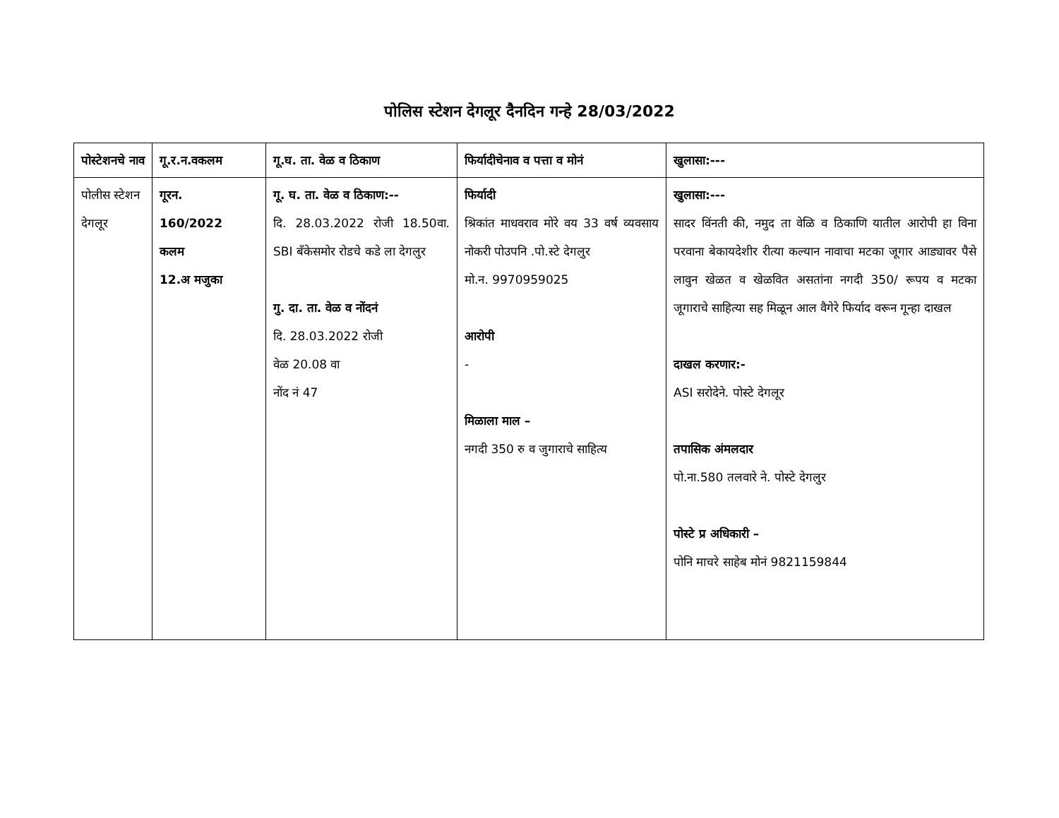पोलिस स्टेशन देगलूर दैनदिन गन्हे 28/03/2022
| पोस्टेशनचे नाव | गू.र.न.वकलम | गू.घ. ता. वेळ व ठिकाण | फिर्यादीचेनाव व पत्ता व मोनं | खुलासा:--- |
| --- | --- | --- | --- | --- |
| पोलीस स्टेशन देगलूर | गूरन. 160/2022 कलम 12.अ मजुका | गू. घ. ता. वेळ व ठिकाण:-- दि. 28.03.2022 रोजी 18.50वा. SBI बँकेसमोर रोडचे कडे ला देगलुर गु. दा. ता. वेळ व नोंदनं दि. 28.03.2022 रोजी वेळ 20.08 वा नोंद नं 47 | फिर्यादी श्रिकांत माधवराव मोरे वय 33 वर्ष व्यवसाय नोकरी पोउपनि .पो.स्टे देगलुर मो.न. 9970959025 आरोपी - मिळाला माल – नगदी 350 रु व जुगाराचे साहित्य | खुलासा:--- सादर विंनती की, नमुद ता वेळि व ठिकाणि यातील आरोपी हा विना परवाना बेकायदेशीर रीत्या कल्यान नावाचा मटका जूगार आड्यावर पैसे लावुन खेळत व खेळवित असतांना नगदी 350/ रूपय व मटका जूगाराचे साहित्या सह मिळून आल वैगेरे फिर्याद वरून गून्हा दाखल दाखल करणार:- ASI सरोदेने. पोस्टे देगलूर तपासिक अंमलदार पो.ना.580 तलवारे ने. पोस्टे देगलुर पोस्टे प्र अधिकारी – पोनि माचरे साहेब मोनं 9821159844 |